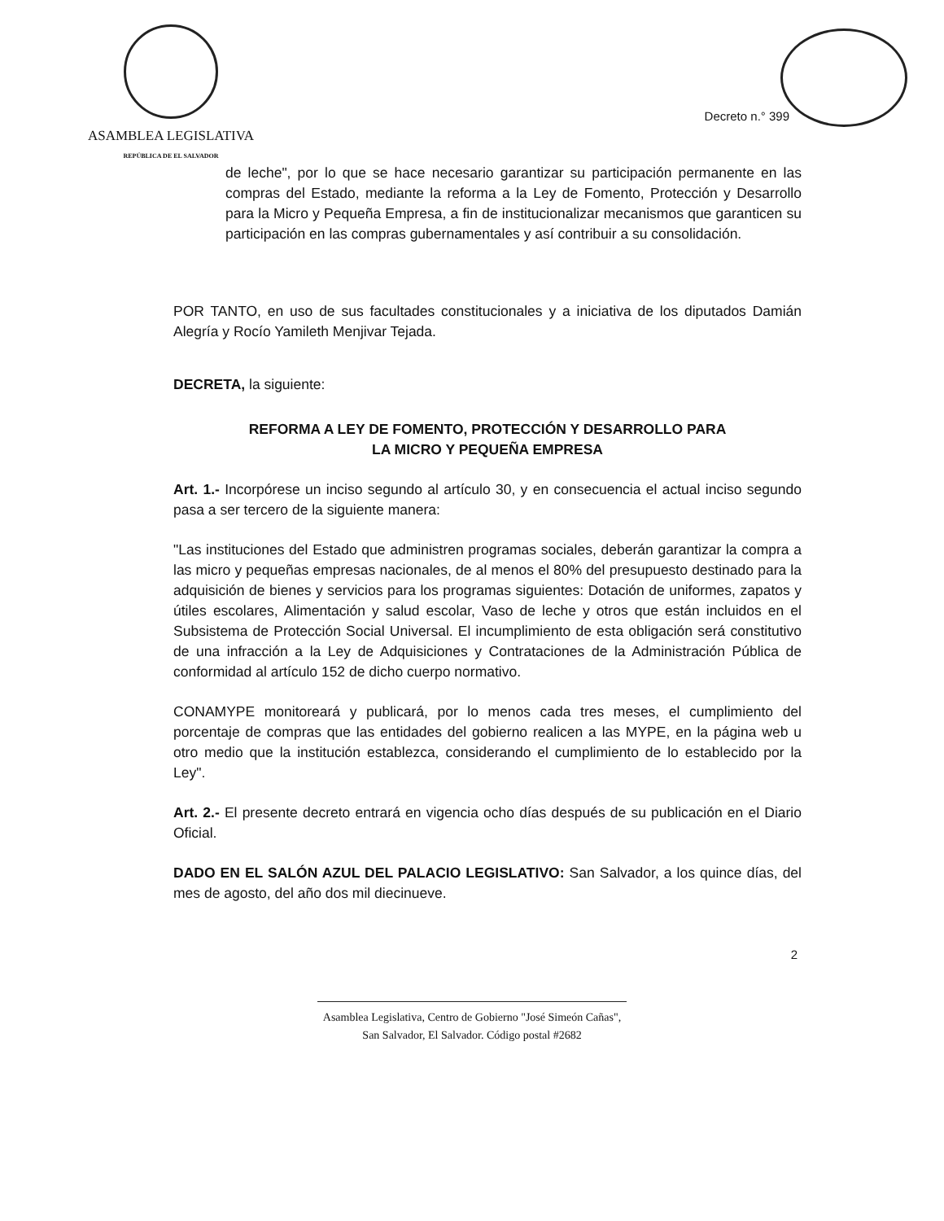ASAMBLEA LEGISLATIVA
REPÚBLICA DE EL SALVADOR
Decreto n.° 399
de leche", por lo que se hace necesario garantizar su participación permanente en las compras del Estado, mediante la reforma a la Ley de Fomento, Protección y Desarrollo para la Micro y Pequeña Empresa, a fin de institucionalizar mecanismos que garanticen su participación en las compras gubernamentales y así contribuir a su consolidación.
POR TANTO, en uso de sus facultades constitucionales y a iniciativa de los diputados Damián Alegría y Rocío Yamileth Menjivar Tejada.
DECRETA, la siguiente:
REFORMA A LEY DE FOMENTO, PROTECCIÓN Y DESARROLLO PARA
LA MICRO Y PEQUEÑA EMPRESA
Art. 1.- Incorpórese un inciso segundo al artículo 30, y en consecuencia el actual inciso segundo pasa a ser tercero de la siguiente manera:
"Las instituciones del Estado que administren programas sociales, deberán garantizar la compra a las micro y pequeñas empresas nacionales, de al menos el 80% del presupuesto destinado para la adquisición de bienes y servicios para los programas siguientes: Dotación de uniformes, zapatos y útiles escolares, Alimentación y salud escolar, Vaso de leche y otros que están incluidos en el Subsistema de Protección Social Universal. El incumplimiento de esta obligación será constitutivo de una infracción a la Ley de Adquisiciones y Contrataciones de la Administración Pública de conformidad al artículo 152 de dicho cuerpo normativo.
CONAMYPE monitoreará y publicará, por lo menos cada tres meses, el cumplimiento del porcentaje de compras que las entidades del gobierno realicen a las MYPE, en la página web u otro medio que la institución establezca, considerando el cumplimiento de lo establecido por la Ley".
Art. 2.- El presente decreto entrará en vigencia ocho días después de su publicación en el Diario Oficial.
DADO EN EL SALÓN AZUL DEL PALACIO LEGISLATIVO: San Salvador, a los quince días, del mes de agosto, del año dos mil diecinueve.
2
Asamblea Legislativa, Centro de Gobierno "José Simeón Cañas",
San Salvador, El Salvador. Código postal #2682